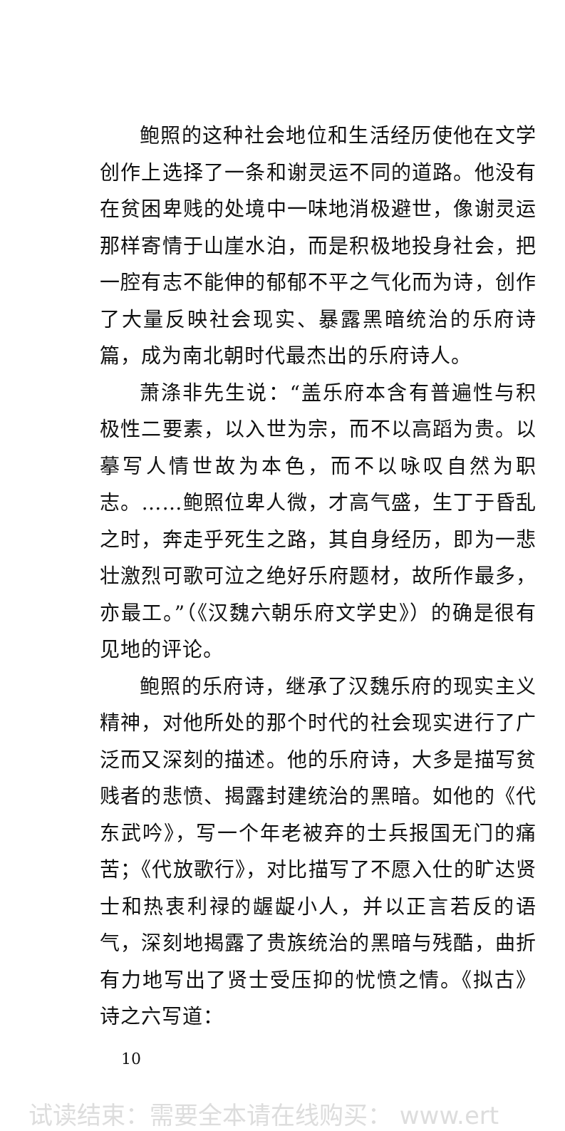鲍照的这种社会地位和生活经历使他在文学创作上选择了一条和谢灵运不同的道路。他没有在贫困卑贱的处境中一味地消极避世，像谢灵运那样寄情于山崖水泊，而是积极地投身社会，把一腔有志不能伸的郁郁不平之气化而为诗，创作了大量反映社会现实、暴露黑暗统治的乐府诗篇，成为南北朝时代最杰出的乐府诗人。
萧涤非先生说：“盖乐府本含有普遍性与积极性二要素，以入世为宗，而不以高蹈为贵。以摹写人情世故为本色，而不以咏叹自然为职志。……鲍照位卑人微，才高气盛，生丁于昏乱之时，奔走乎死生之路，其自身经历，即为一悲壮激烈可歌可泣之绝好乐府题材，故所作最多，亦最工。”（《汉魏六朝乐府文学史》）的确是很有见地的评论。
鲍照的乐府诗，继承了汉魏乐府的现实主义精神，对他所处的那个时代的社会现实进行了广泛而又深刻的描述。他的乐府诗，大多是描写贫贱者的悲愤、揭露封建统治的黑暗。如他的《代东武吟》，写一个年老被弃的士兵报国无门的痛苦；《代放歌行》，对比描写了不愿入仕的旷达贤士和热衷利禄的龌龊小人，并以正言若反的语气，深刻地揭露了贵族统治的黑暗与残酷，曲折有力地写出了贤士受压抑的忧愤之情。《拟古》诗之六写道：
10
试读结束：需要全本请在线购买： www.ert